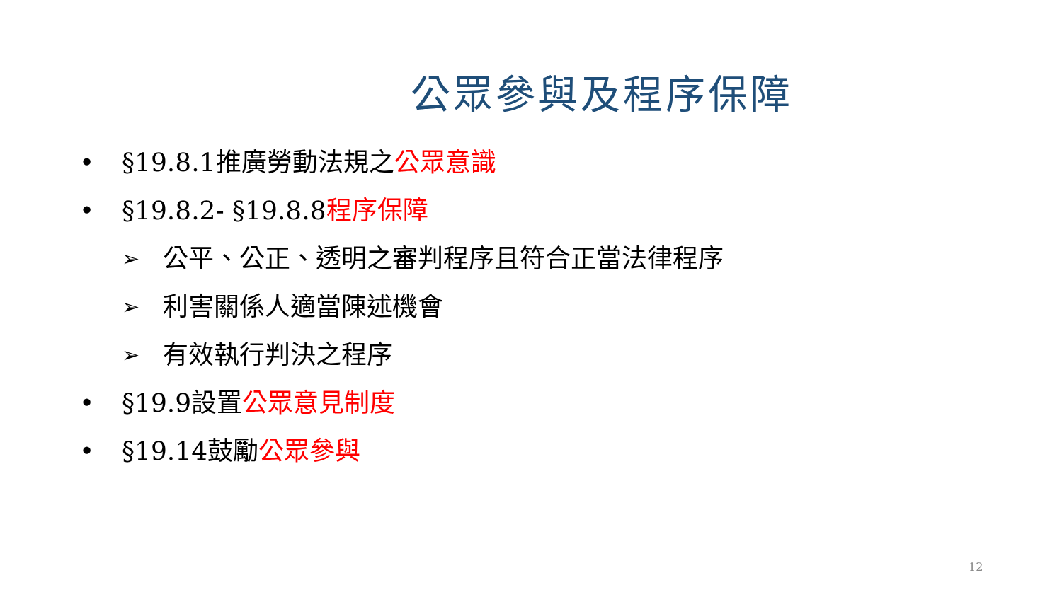公眾參與及程序保障
• §19.8.1推廣勞動法規之公眾意識
• §19.8.2- §19.8.8程序保障
➢ 公平、公正、透明之審判程序且符合正當法律程序
➢ 利害關係人適當陳述機會
➢ 有效執行判決之程序
• §19.9設置公眾意見制度
• §19.14鼓勵公眾參與
12